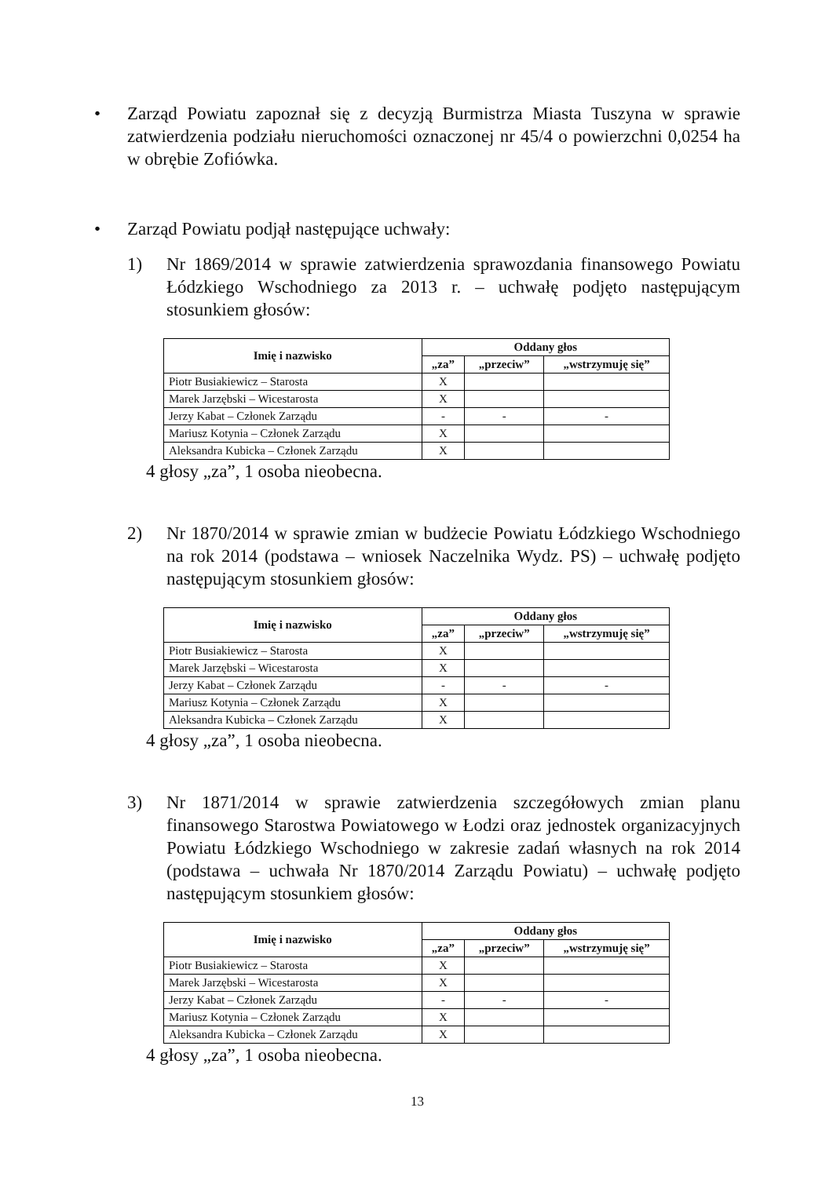• Zarząd Powiatu zapoznał się z decyzją Burmistrza Miasta Tuszyna w sprawie zatwierdzenia podziału nieruchomości oznaczonej nr 45/4 o powierzchni 0,0254 ha w obrębie Zofiówka.
• Zarząd Powiatu podjął następujące uchwały:
1) Nr 1869/2014 w sprawie zatwierdzenia sprawozdania finansowego Powiatu Łódzkiego Wschodniego za 2013 r. – uchwałę podjęto następującym stosunkiem głosów:
| Imię i nazwisko | Oddany głos | | |
| --- | --- | --- | --- |
| | „za” | „przeciw” | „wstrzymuję się” |
| Piotr Busiakiewicz – Starosta | X | | |
| Marek Jarzębski – Wicestarosta | X | | |
| Jerzy Kabat – Członek Zarządu | - | - | - |
| Mariusz Kotynia – Członek Zarządu | X | | |
| Aleksandra Kubicka – Członek Zarządu | X | | |
4 głosy „za”, 1 osoba nieobecna.
2) Nr 1870/2014 w sprawie zmian w budżecie Powiatu Łódzkiego Wschodniego na rok 2014 (podstawa – wniosek Naczelnika Wydz. PS) – uchwałę podjęto następującym stosunkiem głosów:
| Imię i nazwisko | Oddany głos | | |
| --- | --- | --- | --- |
| | „za” | „przeciw” | „wstrzymuję się” |
| Piotr Busiakiewicz – Starosta | X | | |
| Marek Jarzębski – Wicestarosta | X | | |
| Jerzy Kabat – Członek Zarządu | - | - | - |
| Mariusz Kotynia – Członek Zarządu | X | | |
| Aleksandra Kubicka – Członek Zarządu | X | | |
4 głosy „za”, 1 osoba nieobecna.
3) Nr 1871/2014 w sprawie zatwierdzenia szczegółowych zmian planu finansowego Starostwa Powiatowego w Łodzi oraz jednostek organizacyjnych Powiatu Łódzkiego Wschodniego w zakresie zadań własnych na rok 2014 (podstawa – uchwała Nr 1870/2014 Zarządu Powiatu) – uchwałę podjęto następującym stosunkiem głosów:
| Imię i nazwisko | Oddany głos | | |
| --- | --- | --- | --- |
| | „za” | „przeciw” | „wstrzymuję się” |
| Piotr Busiakiewicz – Starosta | X | | |
| Marek Jarzębski – Wicestarosta | X | | |
| Jerzy Kabat – Członek Zarządu | - | - | - |
| Mariusz Kotynia – Członek Zarządu | X | | |
| Aleksandra Kubicka – Członek Zarządu | X | | |
4 głosy „za”, 1 osoba nieobecna.
13